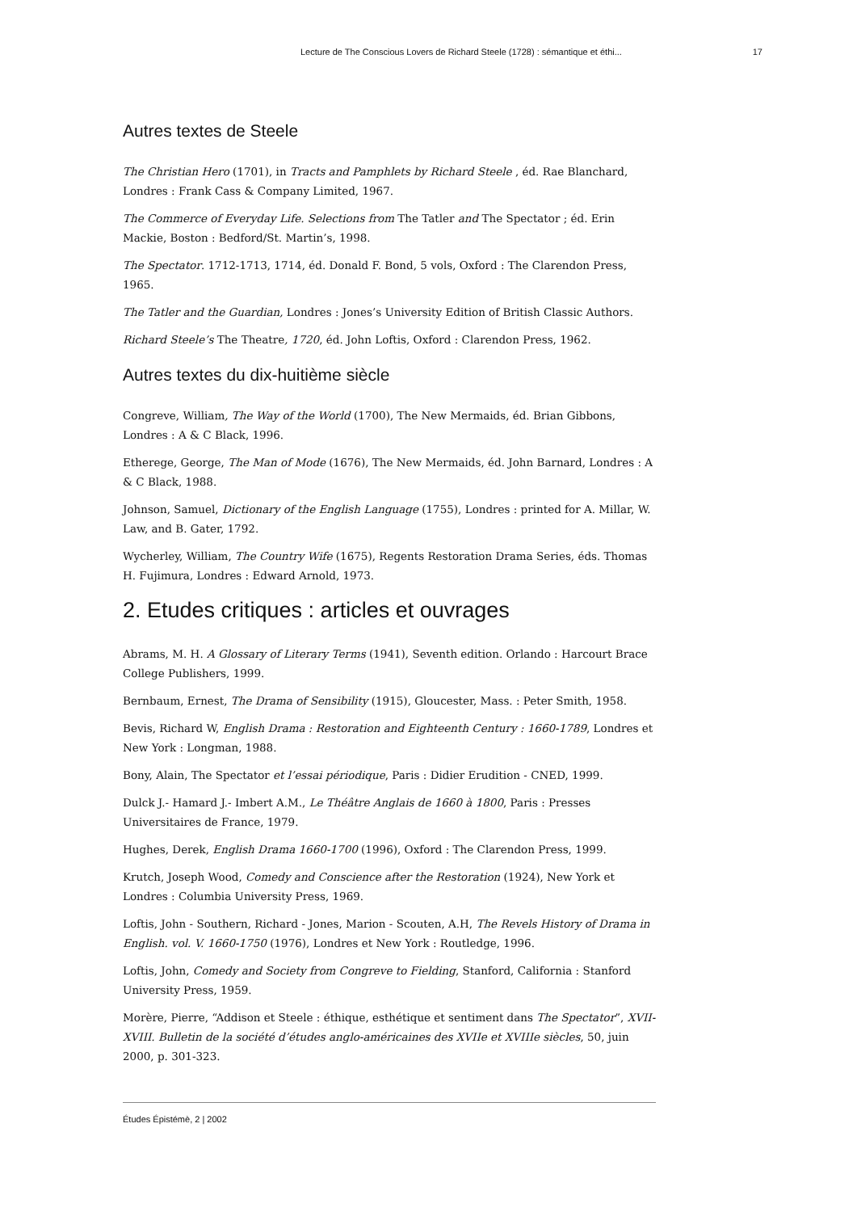Lecture de The Conscious Lovers de Richard Steele (1728) : sémantique et éthi... 17
Autres textes de Steele
The Christian Hero (1701), in Tracts and Pamphlets by Richard Steele , éd. Rae Blanchard, Londres : Frank Cass & Company Limited, 1967.
The Commerce of Everyday Life. Selections from The Tatler and The Spectator ; éd. Erin Mackie, Boston : Bedford/St. Martin’s, 1998.
The Spectator. 1712-1713, 1714, éd. Donald F. Bond, 5 vols, Oxford : The Clarendon Press, 1965.
The Tatler and the Guardian, Londres : Jones’s University Edition of British Classic Authors.
Richard Steele’s The Theatre, 1720, éd. John Loftis, Oxford : Clarendon Press, 1962.
Autres textes du dix-huitième siècle
Congreve, William, The Way of the World (1700), The New Mermaids, éd. Brian Gibbons, Londres : A & C Black, 1996.
Etherege, George, The Man of Mode (1676), The New Mermaids, éd. John Barnard, Londres : A & C Black, 1988.
Johnson, Samuel, Dictionary of the English Language (1755), Londres : printed for A. Millar, W. Law, and B. Gater, 1792.
Wycherley, William, The Country Wife (1675), Regents Restoration Drama Series, éds. Thomas H. Fujimura, Londres : Edward Arnold, 1973.
2. Etudes critiques : articles et ouvrages
Abrams, M. H. A Glossary of Literary Terms (1941), Seventh edition. Orlando : Harcourt Brace College Publishers, 1999.
Bernbaum, Ernest, The Drama of Sensibility (1915), Gloucester, Mass. : Peter Smith, 1958.
Bevis, Richard W, English Drama : Restoration and Eighteenth Century : 1660-1789, Londres et New York : Longman, 1988.
Bony, Alain, The Spectator et l’essai périodique, Paris : Didier Erudition - CNED, 1999.
Dulck J.- Hamard J.- Imbert A.M., Le Théâtre Anglais de 1660 à 1800, Paris : Presses Universitaires de France, 1979.
Hughes, Derek, English Drama 1660-1700 (1996), Oxford : The Clarendon Press, 1999.
Krutch, Joseph Wood, Comedy and Conscience after the Restoration (1924), New York et Londres : Columbia University Press, 1969.
Loftis, John - Southern, Richard - Jones, Marion - Scouten, A.H, The Revels History of Drama in English. vol. V. 1660-1750 (1976), Londres et New York : Routledge, 1996.
Loftis, John, Comedy and Society from Congreve to Fielding, Stanford, California : Stanford University Press, 1959.
Morère, Pierre, “Addison et Steele : éthique, esthétique et sentiment dans The Spectator”, XVII-XVIII. Bulletin de la société d’études anglo-américaines des XVIIe et XVIIIe siècles, 50, juin 2000, p. 301-323.
Études Épistémè, 2 | 2002